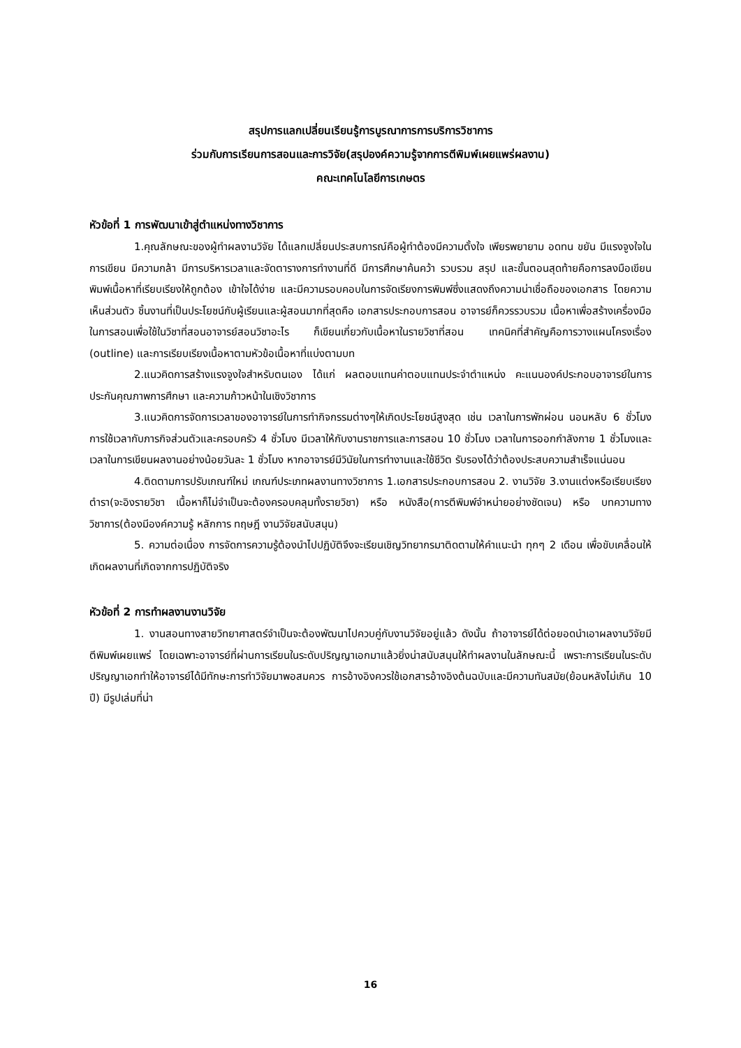สรุปการแลกเปลี่ยนเรียนรู้การบูรณาการการบริการวิชาการ
ร่วมกับการเรียนการสอนและการวิจัย(สรุปองค์ความรู้จากการตีพิมพ์เผยแพร่ผลงาน)
คณะเทคโนโลยีการเกษตร
หัวข้อที่ 1 การพัฒนาเข้าสู่ตำแหน่งทางวิชาการ
1.คุณลักษณะของผู้ทำผลงานวิจัย ได้แลกเปลี่ยนประสบการณ์คือผู้ทำต้องมีความตั้งใจ เพียรพยายาม อดทน ขยัน มีแรงจูงใจในการเขียน มีความกล้า มีการบริหารเวลาและจัดตารางการทำงานที่ดี มีการศึกษาค้นคว้า รวบรวม สรุป และขั้นตอนสุดท้ายคือการลงมือเขียน พิมพ์เนื้อหาที่เรียบเรียงให้ถูกต้อง เข้าใจได้ง่าย และมีความรอบคอบในการจัดเรียงการพิมพ์ซึ่งแสดงถึงความน่าเชื่อถือของเอกสาร โดยความเห็นส่วนตัว ชิ้นงานที่เป็นประโยชน์กับผู้เรียนและผู้สอนมากที่สุดคือ เอกสารประกอบการสอน อาจารย์ก็ควรรวบรวม เนื้อหาเพื่อสร้างเครื่องมือในการสอนเพื่อใช้ในวิชาที่สอนอาจารย์สอนวิชาอะไร ก็เขียนเกี่ยวกับเนื้อหาในรายวิชาที่สอน เทคนิคที่สำคัญคือการวางแผนโครงเรื่อง (outline) และการเรียบเรียงเนื้อหาตามหัวข้อเนื้อหาที่แบ่งตามบท
2.แนวคิดการสร้างแรงจูงใจสำหรับตนเอง ได้แก่ ผลตอบแทนค่าตอบแทนประจำตำแหน่ง คะแนนองค์ประกอบอาจารย์ในการประกันคุณภาพการศึกษา และความก้าวหน้าในเชิงวิชาการ
3.แนวคิดการจัดการเวลาของอาจารย์ในการทำกิจกรรมต่างๆให้เกิดประโยชน์สูงสุด เช่น เวลาในการพักผ่อน นอนหลับ 6 ชั่วโมง การใช้เวลากับภารกิจส่วนตัวและครอบครัว 4 ชั่วโมง มีเวลาให้กับงานราชการและการสอน 10 ชั่วโมง เวลาในการออกกำลังกาย 1 ชั่วโมงและเวลาในการเขียนผลงานอย่างน้อยวันละ 1 ชั่วโมง หากอาจารย์มีวินัยในการทำงานและใช้ชีวิต รับรองได้ว่าต้องประสบความสำเร็จแน่นอน
4.ติดตามการปรับเกณฑ์ใหม่ เกณฑ์ประเภทผลงานทางวิชาการ 1.เอกสารประกอบการสอน 2. งานวิจัย 3.งานแต่งหรือเรียบเรียง ตำรา(จะอิงรายวิชา เนื้อหาก็ไม่จำเป็นจะต้องครอบคลุมทั้งรายวิชา) หรือ หนังสือ(การตีพิมพ์จำหน่ายอย่างชัดเจน) หรือ บทความทางวิชาการ(ต้องมีองค์ความรู้ หลักการ ทฤษฎี งานวิจัยสนับสนุน)
5. ความต่อเนื่อง การจัดการความรู้ต้องนำไปปฏิบัติจึงจะเรียนเชิญวิทยากรมาติดตามให้คำแนะนำ ทุกๆ 2 เดือน เพื่อขับเคลื่อนให้เกิดผลงานที่เกิดจากการปฏิบัติจริง
หัวข้อที่ 2 การทำผลงานงานวิจัย
1. งานสอนทางสายวิทยาศาสตร์จำเป็นจะต้องพัฒนาไปควบคู่กับงานวิจัยอยู่แล้ว ดังนั้น ถ้าอาจารย์ได้ต่อยอดนำเอาผลงานวิจัยมีตีพิมพ์เผยแพร่ โดยเฉพาะอาจารย์ที่ผ่านการเรียนในระดับปริญญาเอกมาแล้วยิ่งน่าสนับสนุนให้ทำผลงานในลักษณะนี้ เพราะการเรียนในระดับปริญญาเอกทำให้อาจารย์ได้มีทักษะการทำวิจัยมาพอสมควร การอ้างอิงควรใช้เอกสารอ้างอิงต้นฉบับและมีความทันสมัย(ย้อนหลังไม่เกิน 10 ปี) มีรูปเล่มที่น่า
16